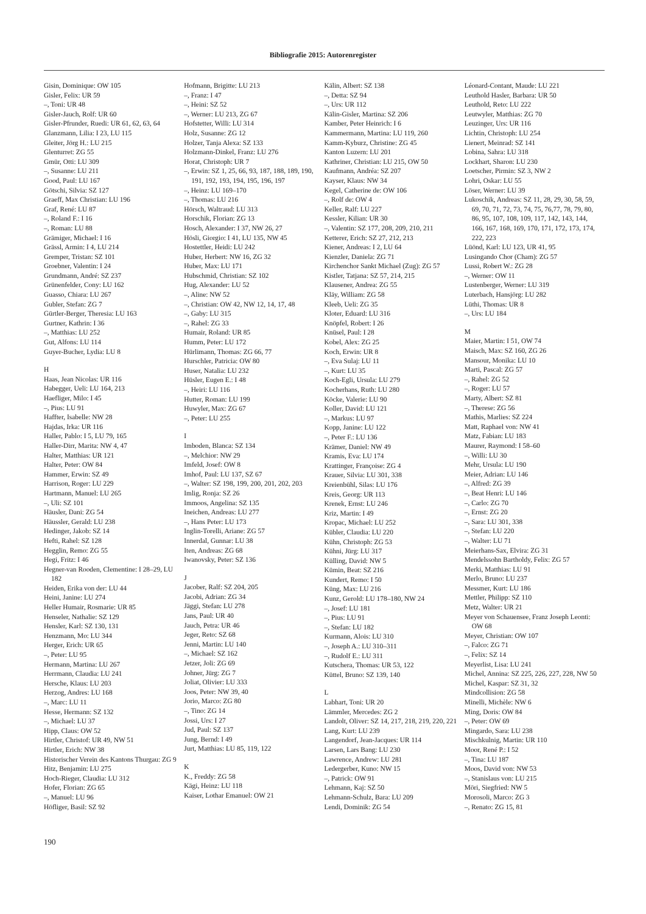Bibliografie 2015: Autorenregister
Gisin, Dominique: OW 105
Gisler, Felix: UR 59
–, Toni: UR 48
Gisler-Jauch, Rolf: UR 60
Gisler-Pfrunder, Ruedi: UR 61, 62, 63, 64
Glanzmann, Lilia: I 23, LU 115
Gleiter, Jörg H.: LU 215
Glenturret: ZG 55
Gmür, Otti: LU 309
–, Susanne: LU 211
Good, Paul: LU 167
Götschi, Silvia: SZ 127
Graeff, Max Christian: LU 196
Graf, René: LU 87
–, Roland F.: I 16
–, Roman: LU 88
Grämiger, Michael: I 16
Grässl, Armin: I 4, LU 214
Gremper, Tristan: SZ 101
Groebner, Valentin: I 24
Grundmann, André: SZ 237
Grünenfelder, Cony: LU 162
Guasso, Chiara: LU 267
Gubler, Stefan: ZG 7
Gürtler-Berger, Theresia: LU 163
Gurtner, Kathrin: I 36
–, Matthias: LU 252
Gut, Alfons: LU 114
Guyer-Bucher, Lydia: LU 8
H
Haas, Jean Nicolas: UR 116
Habegger, Ueli: LU 164, 213
Haefliger, Milo: I 45
–, Pius: LU 91
Haffter, Isabelle: NW 28
Hajdas, Irka: UR 116
Haller, Pablo: I 5, LU 79, 165
Haller-Dirr, Marita: NW 4, 47
Halter, Matthias: UR 121
Halter, Peter: OW 84
Hammer, Erwin: SZ 49
Harrison, Roger: LU 229
Hartmann, Manuel: LU 265
–, Uli: SZ 101
Häusler, Dani: ZG 54
Häussler, Gerald: LU 238
Hedinger, Jakob: SZ 14
Hefti, Rahel: SZ 128
Hegglin, Remo: ZG 55
Hegi, Fritz: I 46
Hegner-van Rooden, Clementine: I 28–29, LU 182
Heiden, Erika von der: LU 44
Heini, Janine: LU 274
Heller Humair, Rosmarie: UR 85
Henseler, Nathalie: SZ 129
Hensler, Karl: SZ 130, 131
Henzmann, Mo: LU 344
Herger, Erich: UR 65
–, Peter: LU 95
Hermann, Martina: LU 267
Herrmann, Claudia: LU 241
Hersche, Klaus: LU 203
Herzog, Andres: LU 168
–, Marc: LU 11
Hesse, Hermann: SZ 132
–, Michael: LU 37
Hipp, Claus: OW 52
Hirtler, Christof: UR 49, NW 51
Hirtler, Erich: NW 38
Historischer Verein des Kantons Thurgau: ZG 9
Hitz, Benjamin: LU 275
Hoch-Rieger, Claudia: LU 312
Hofer, Florian: ZG 65
–, Manuel: LU 96
Höfliger, Basil: SZ 92
Hofmann, Brigitte: LU 213
–, Franz: I 47
–, Heini: SZ 52
–, Werner: LU 213, ZG 67
Hofstetter, Willi: LU 314
Holz, Susanne: ZG 12
Holzer, Tanja Alexa: SZ 133
Holzmann-Dinkel, Franz: LU 276
Horat, Christoph: UR 7
–, Erwin: SZ 1, 25, 66, 93, 187, 188, 189, 190, 191, 192, 193, 194, 195, 196, 197
–, Heinz: LU 169–170
–, Thomas: LU 216
Hörsch, Waltraud: LU 313
Horschik, Florian: ZG 13
Hosch, Alexander: I 37, NW 26, 27
Hösli, Giorgio: I 41, LU 135, NW 45
Hostettler, Heidi: LU 242
Huber, Herbert: NW 16, ZG 32
Huber, Max: LU 171
Hubschmid, Christian: SZ 102
Hug, Alexander: LU 52
–, Aline: NW 52
–, Christian: OW 42, NW 12, 14, 17, 48
–, Gaby: LU 315
–, Rahel: ZG 33
Humair, Roland: UR 85
Humm, Peter: LU 172
Hürlimann, Thomas: ZG 66, 77
Hurschler, Patricia: OW 80
Huser, Natalia: LU 232
Hüsler, Eugen E.: I 48
–, Heiri: LU 116
Hutter, Roman: LU 199
Huwyler, Max: ZG 67
–, Peter: LU 255
I
Imboden, Blanca: SZ 134
–, Melchior: NW 29
Imfeld, Josef: OW 8
Imhof, Paul: LU 137, SZ 67
–, Walter: SZ 198, 199, 200, 201, 202, 203
Imlig, Ronja: SZ 26
Immoos, Angelina: SZ 135
Ineichen, Andreas: LU 277
–, Hans Peter: LU 173
Inglin-Torelli, Ariane: ZG 57
Innerdal, Gunnar: LU 38
Iten, Andreas: ZG 68
Iwanovsky, Peter: SZ 136
J
Jacober, Ralf: SZ 204, 205
Jacobi, Adrian: ZG 34
Jäggi, Stefan: LU 278
Jans, Paul: UR 40
Jauch, Petra: UR 46
Jeger, Reto: SZ 68
Jenni, Martin: LU 140
–, Michael: SZ 162
Jetzer, Joli: ZG 69
Johner, Jürg: ZG 7
Joliat, Olivier: LU 333
Joos, Peter: NW 39, 40
Jorio, Marco: ZG 80
–, Tino: ZG 14
Jossi, Urs: I 27
Jud, Paul: SZ 137
Jung, Bernd: I 49
Jurt, Matthias: LU 85, 119, 122
K
K., Freddy: ZG 58
Kägi, Heinz: LU 118
Kaiser, Lothar Emanuel: OW 21
Kälin, Albert: SZ 138
–, Detta: SZ 94
–, Urs: UR 112
Kälin-Gisler, Martina: SZ 206
Kamber, Peter Heinrich: I 6
Kammermann, Martina: LU 119, 260
Kamm-Kyburz, Christine: ZG 45
Kanton Luzern: LU 201
Kathriner, Christian: LU 215, OW 50
Kaufmann, Andréa: SZ 207
Kayser, Klaus: NW 34
Kegel, Catherine de: OW 106
–, Rolf de: OW 4
Keller, Ralf: LU 227
Kessler, Kilian: UR 30
–, Valentin: SZ 177, 208, 209, 210, 211
Ketterer, Erich: SZ 27, 212, 213
Kiener, Andreas: I 2, LU 64
Kienzler, Daniela: ZG 71
Kirchenchor Sankt Michael (Zug): ZG 57
Kistler, Tatjana: SZ 57, 214, 215
Klausener, Andrea: ZG 55
Kläy, William: ZG 58
Kleeb, Ueli: ZG 35
Kloter, Eduard: LU 316
Knöpfel, Robert: I 26
Knüsel, Paul: I 28
Kobel, Alex: ZG 25
Koch, Erwin: UR 8
–, Eva Sulaj: LU 11
–, Kurt: LU 35
Koch-Egli, Ursula: LU 279
Kocherhans, Ruth: LU 280
Köcke, Valerie: LU 90
Koller, David: LU 121
–, Markus: LU 97
Kopp, Janine: LU 122
–, Peter F.: LU 136
Krämer, Daniel: NW 49
Kramis, Eva: LU 174
Krattinger, Françoise: ZG 4
Krauer, Silvia: LU 301, 338
Kreienbühl, Silas: LU 176
Kreis, Georg: UR 113
Krenek, Ernst: LU 246
Kriz, Martin: I 49
Kropac, Michael: LU 252
Kübler, Claudia: LU 220
Kühn, Christoph: ZG 53
Kühni, Jürg: LU 317
Külling, David: NW 5
Kümin, Beat: SZ 216
Kundert, Remo: I 50
Küng, Max: LU 216
Kunz, Gerold: LU 178–180, NW 24
–, Josef: LU 181
–, Pius: LU 91
–, Stefan: LU 182
Kurmann, Alois: LU 310
–, Joseph A.: LU 310–311
–, Rudolf E.: LU 311
Kutschera, Thomas: UR 53, 122
Küttel, Bruno: SZ 139, 140
L
Labhart, Toni: UR 20
Lämmler, Mercedes: ZG 2
Landolt, Oliver: SZ 14, 217, 218, 219, 220, 221
Lang, Kurt: LU 239
Langendorf, Jean-Jacques: UR 114
Larsen, Lars Bang: LU 230
Lawrence, Andrew: LU 281
Ledergerber, Kuno: NW 15
–, Patrick: OW 91
Lehmann, Kaj: SZ 50
Lehmann-Schulz, Bara: LU 209
Lendi, Dominik: ZG 54
Léonard-Contant, Maude: LU 221
Leuthold Hasler, Barbara: UR 50
Leuthold, Reto: LU 222
Leutwyler, Matthias: ZG 70
Leuzinger, Urs: UR 116
Lichtin, Christoph: LU 254
Lienert, Meinrad: SZ 141
Lobina, Sahra: LU 318
Lockhart, Sharon: LU 230
Loetscher, Pirmin: SZ 3, NW 2
Lohri, Oskar: LU 55
Löser, Werner: LU 39
Lukoschik, Andreas: SZ 11, 28, 29, 30, 58, 59, 69, 70, 71, 72, 73, 74, 75, 76,77, 78, 79, 80, 86, 95, 107, 108, 109, 117, 142, 143, 144, 166, 167, 168, 169, 170, 171, 172, 173, 174, 222, 223
Lüönd, Karl: LU 123, UR 41, 95
Lusingando Chor (Cham): ZG 57
Lussi, Robert W.: ZG 28
–, Werner: OW 11
Lustenberger, Werner: LU 319
Luterbach, Hansjörg: LU 282
Lüthi, Thomas: UR 8
–, Urs: LU 184
M
Maier, Martin: I 51, OW 74
Maisch, Max: SZ 160, ZG 26
Mansour, Monika: LU 10
Marti, Pascal: ZG 57
–, Rahel: ZG 52
–, Roger: LU 57
Marty, Albert: SZ 81
–, Therese: ZG 56
Mathis, Marlies: SZ 224
Matt, Raphael von: NW 41
Matz, Fabian: LU 183
Maurer, Raymond: I 58–60
–, Willi: LU 30
Mehr, Ursula: LU 190
Meier, Adrian: LU 146
–, Alfred: ZG 39
–, Beat Henri: LU 146
–, Carlo: ZG 70
–, Ernst: ZG 20
–, Sara: LU 301, 338
–, Stefan: LU 220
–, Walter: LU 71
Meierhans-Sax, Elvira: ZG 31
Mendelssohn Bartholdy, Felix: ZG 57
Merki, Matthias: LU 91
Merlo, Bruno: LU 237
Messmer, Kurt: LU 186
Mettler, Philipp: SZ 110
Metz, Walter: UR 21
Meyer von Schauensee, Franz Joseph Leonti: OW 68
Meyer, Christian: OW 107
–, Falco: ZG 71
–, Felix: SZ 14
Meyerlist, Lisa: LU 241
Michel, Annina: SZ 225, 226, 227, 228, NW 50
Michel, Kaspar: SZ 31, 32
Mindcollision: ZG 58
Minelli, Michèle: NW 6
Ming, Doris: OW 84
–, Peter: OW 69
Mingardo, Sara: LU 238
Mischkulnig, Martin: UR 110
Moor, René P.: I 52
–, Tina: LU 187
Moos, David von: NW 53
–, Stanislaus von: LU 215
Möri, Siegfried: NW 5
Morosoli, Marco: ZG 3
–, Renato: ZG 15, 81
190